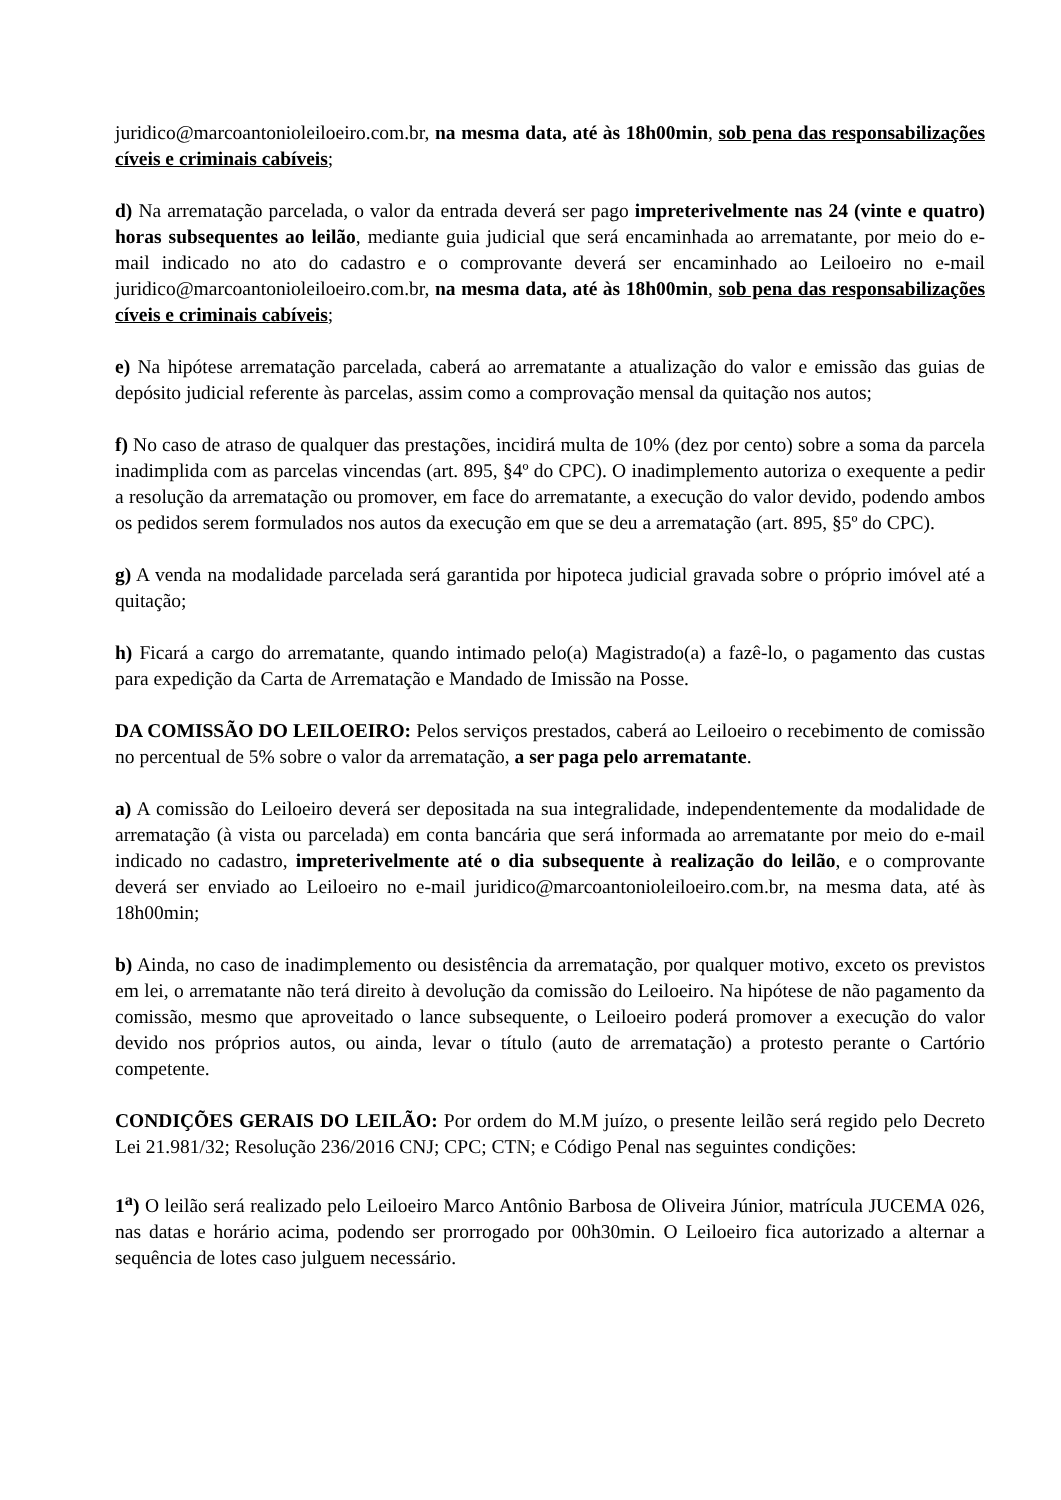juridico@marcoantonioleiloeiro.com.br, na mesma data, até às 18h00min, sob pena das responsabilizações cíveis e criminais cabíveis;
d) Na arrematação parcelada, o valor da entrada deverá ser pago impreterivelmente nas 24 (vinte e quatro) horas subsequentes ao leilão, mediante guia judicial que será encaminhada ao arrematante, por meio do e-mail indicado no ato do cadastro e o comprovante deverá ser encaminhado ao Leiloeiro no e-mail juridico@marcoantonioleiloeiro.com.br, na mesma data, até às 18h00min, sob pena das responsabilizações cíveis e criminais cabíveis;
e) Na hipótese arrematação parcelada, caberá ao arrematante a atualização do valor e emissão das guias de depósito judicial referente às parcelas, assim como a comprovação mensal da quitação nos autos;
f) No caso de atraso de qualquer das prestações, incidirá multa de 10% (dez por cento) sobre a soma da parcela inadimplida com as parcelas vincendas (art. 895, §4º do CPC). O inadimplemento autoriza o exequente a pedir a resolução da arrematação ou promover, em face do arrematante, a execução do valor devido, podendo ambos os pedidos serem formulados nos autos da execução em que se deu a arrematação (art. 895, §5º do CPC).
g) A venda na modalidade parcelada será garantida por hipoteca judicial gravada sobre o próprio imóvel até a quitação;
h) Ficará a cargo do arrematante, quando intimado pelo(a) Magistrado(a) a fazê-lo, o pagamento das custas para expedição da Carta de Arrematação e Mandado de Imissão na Posse.
DA COMISSÃO DO LEILOEIRO: Pelos serviços prestados, caberá ao Leiloeiro o recebimento de comissão no percentual de 5% sobre o valor da arrematação, a ser paga pelo arrematante.
a) A comissão do Leiloeiro deverá ser depositada na sua integralidade, independentemente da modalidade de arrematação (à vista ou parcelada) em conta bancária que será informada ao arrematante por meio do e-mail indicado no cadastro, impreterivelmente até o dia subsequente à realização do leilão, e o comprovante deverá ser enviado ao Leiloeiro no e-mail juridico@marcoantonioleiloeiro.com.br, na mesma data, até às 18h00min;
b) Ainda, no caso de inadimplemento ou desistência da arrematação, por qualquer motivo, exceto os previstos em lei, o arrematante não terá direito à devolução da comissão do Leiloeiro. Na hipótese de não pagamento da comissão, mesmo que aproveitado o lance subsequente, o Leiloeiro poderá promover a execução do valor devido nos próprios autos, ou ainda, levar o título (auto de arrematação) a protesto perante o Cartório competente.
CONDIÇÕES GERAIS DO LEILÃO: Por ordem do M.M juízo, o presente leilão será regido pelo Decreto Lei 21.981/32; Resolução 236/2016 CNJ; CPC; CTN; e Código Penal nas seguintes condições:
1<sup>a</sup>) O leilão será realizado pelo Leiloeiro Marco Antônio Barbosa de Oliveira Júnior, matrícula JUCEMA 026, nas datas e horário acima, podendo ser prorrogado por 00h30min. O Leiloeiro fica autorizado a alternar a sequência de lotes caso julguem necessário.